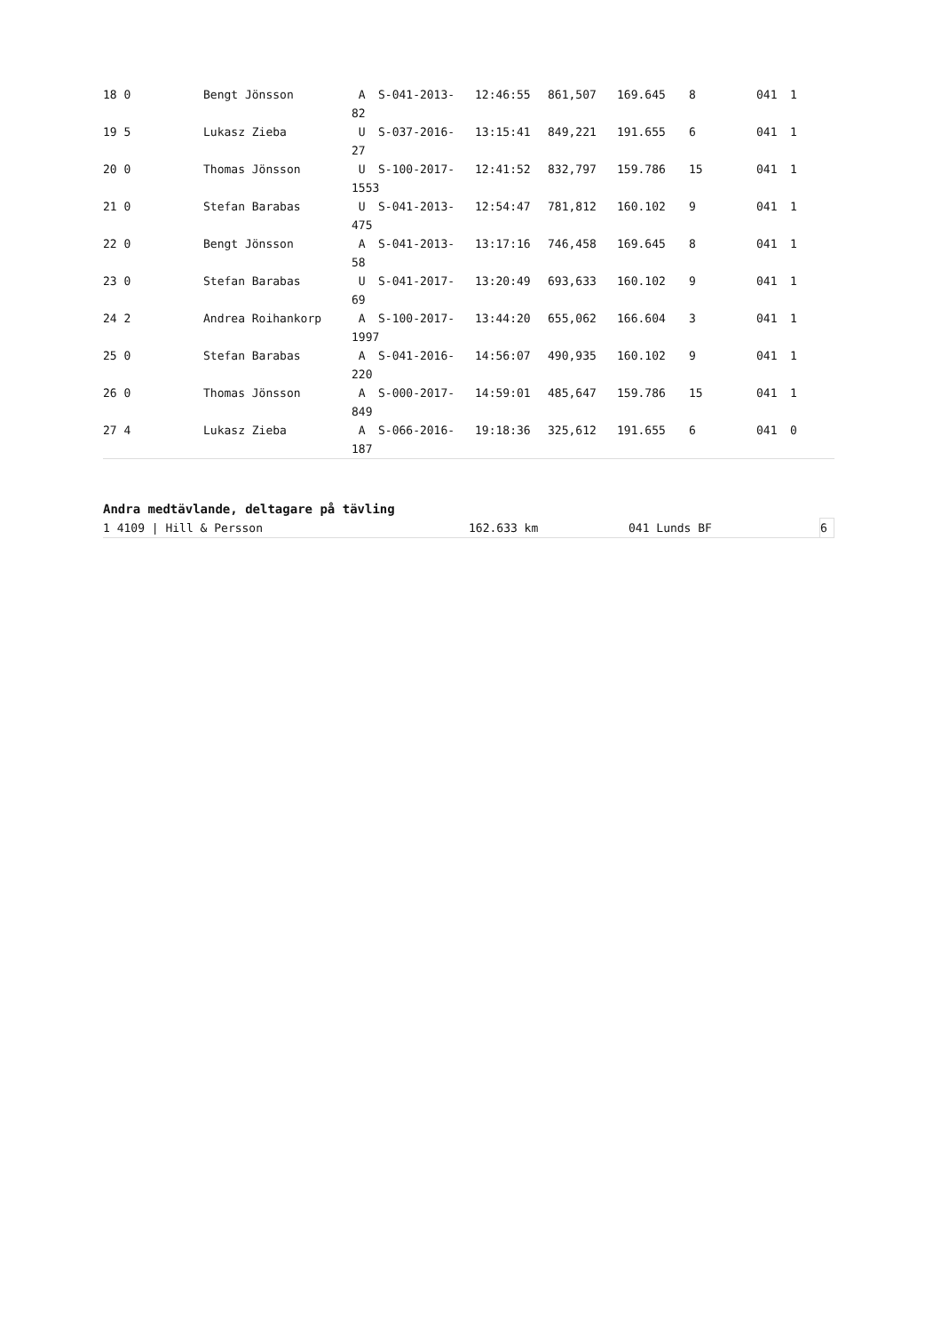| 18 0 | Bengt Jönsson | A | S-041-2013- | 12:46:55 | 861,507 | 169.645 | 8 | 041 | 1 |
| | | 82 | | | | | | | |
| 19 5 | Lukasz Zieba | U | S-037-2016- | 13:15:41 | 849,221 | 191.655 | 6 | 041 | 1 |
| | | 27 | | | | | | | |
| 20 0 | Thomas Jönsson | U | S-100-2017- | 12:41:52 | 832,797 | 159.786 | 15 | 041 | 1 |
| | | 1553 | | | | | | | |
| 21 0 | Stefan Barabas | U | S-041-2013- | 12:54:47 | 781,812 | 160.102 | 9 | 041 | 1 |
| | | 475 | | | | | | | |
| 22 0 | Bengt Jönsson | A | S-041-2013- | 13:17:16 | 746,458 | 169.645 | 8 | 041 | 1 |
| | | 58 | | | | | | | |
| 23 0 | Stefan Barabas | U | S-041-2017- | 13:20:49 | 693,633 | 160.102 | 9 | 041 | 1 |
| | | 69 | | | | | | | |
| 24 2 | Andrea Roihankorp | A | S-100-2017- | 13:44:20 | 655,062 | 166.604 | 3 | 041 | 1 |
| | | 1997 | | | | | | | |
| 25 0 | Stefan Barabas | A | S-041-2016- | 14:56:07 | 490,935 | 160.102 | 9 | 041 | 1 |
| | | 220 | | | | | | | |
| 26 0 | Thomas Jönsson | A | S-000-2017- | 14:59:01 | 485,647 | 159.786 | 15 | 041 | 1 |
| | | 849 | | | | | | | |
| 27 4 | Lukasz Zieba | A | S-066-2016- | 19:18:36 | 325,612 | 191.655 | 6 | 041 | 0 |
| | | 187 | | | | | | | |
Andra medtävlande, deltagare på tävling
| 1 4109 / Hill & Persson | 162.633 km | 041 Lunds BF | 6 |